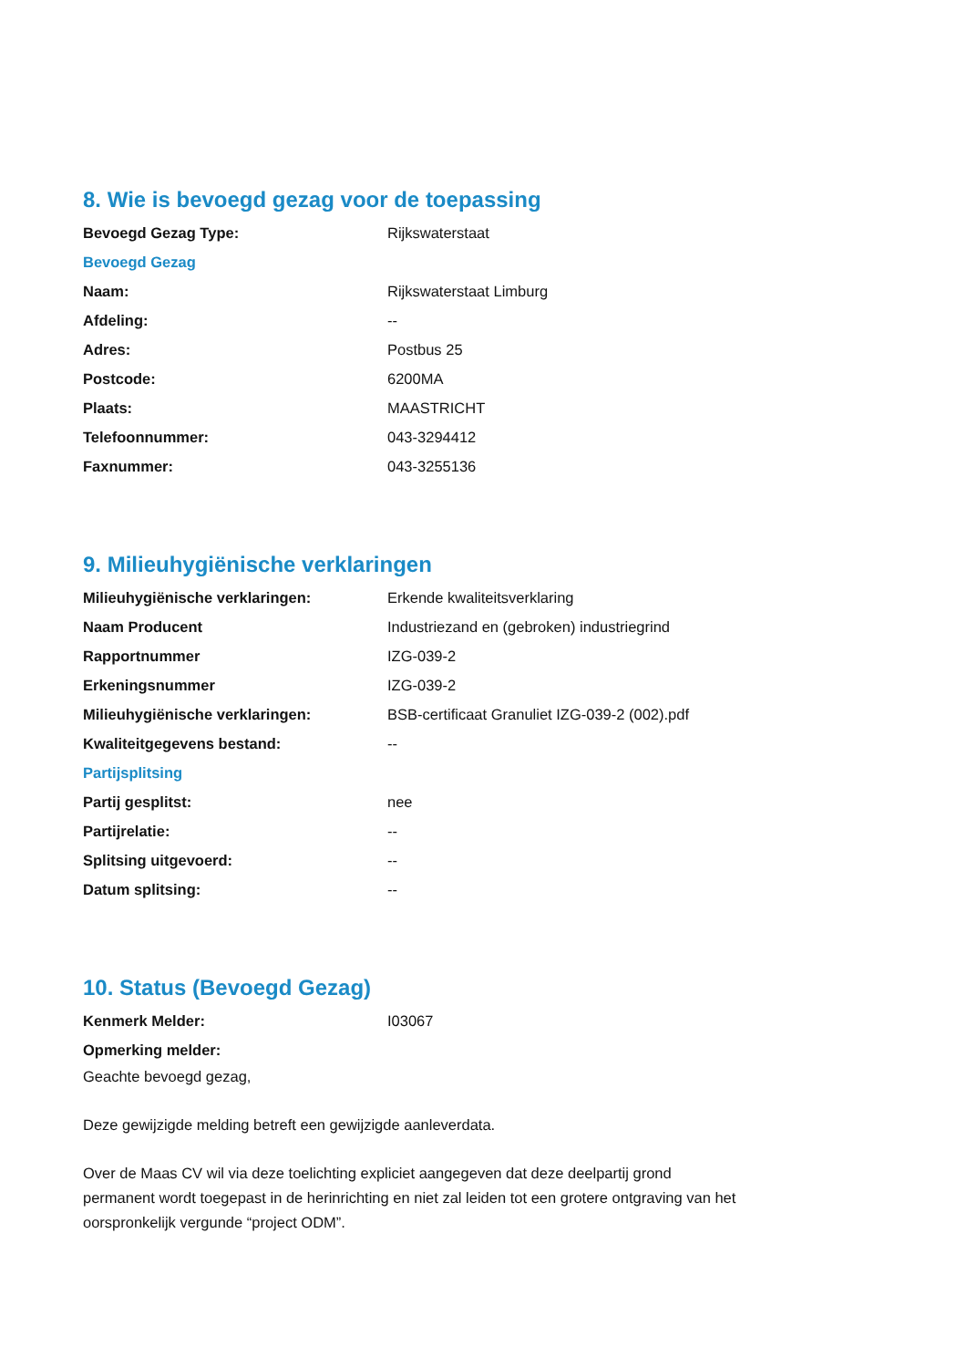8. Wie is bevoegd gezag voor de toepassing
Bevoegd Gezag Type: Rijkswaterstaat
Bevoegd Gezag
Naam: Rijkswaterstaat Limburg
Afdeling: --
Adres: Postbus 25
Postcode: 6200MA
Plaats: MAASTRICHT
Telefoonnummer: 043-3294412
Faxnummer: 043-3255136
9. Milieuhygiënische verklaringen
Milieuhygiënische verklaringen: Erkende kwaliteitsverklaring
Naam Producent
Industriezand en (gebroken) industriegrind
Rapportnummer IZG-039-2
Erkeningsnummer IZG-039-2
Milieuhygiënische verklaringen:
BSB-certificaat Granuliet IZG-039-2 (002).pdf
Kwaliteitgegevens bestand: --
Partijsplitsing
Partij gesplitst: nee
Partijrelatie: --
Splitsing uitgevoerd: --
Datum splitsing: --
10. Status (Bevoegd Gezag)
Kenmerk Melder: I03067
Opmerking melder:
Geachte bevoegd gezag,
Deze gewijzigde melding betreft een gewijzigde aanleverdata.
Over de Maas CV wil via deze toelichting expliciet aangegeven dat deze deelpartij grond permanent wordt toegepast in de herinrichting en niet zal leiden tot een grotere ontgraving van het oorspronkelijk vergunde “project ODM”.